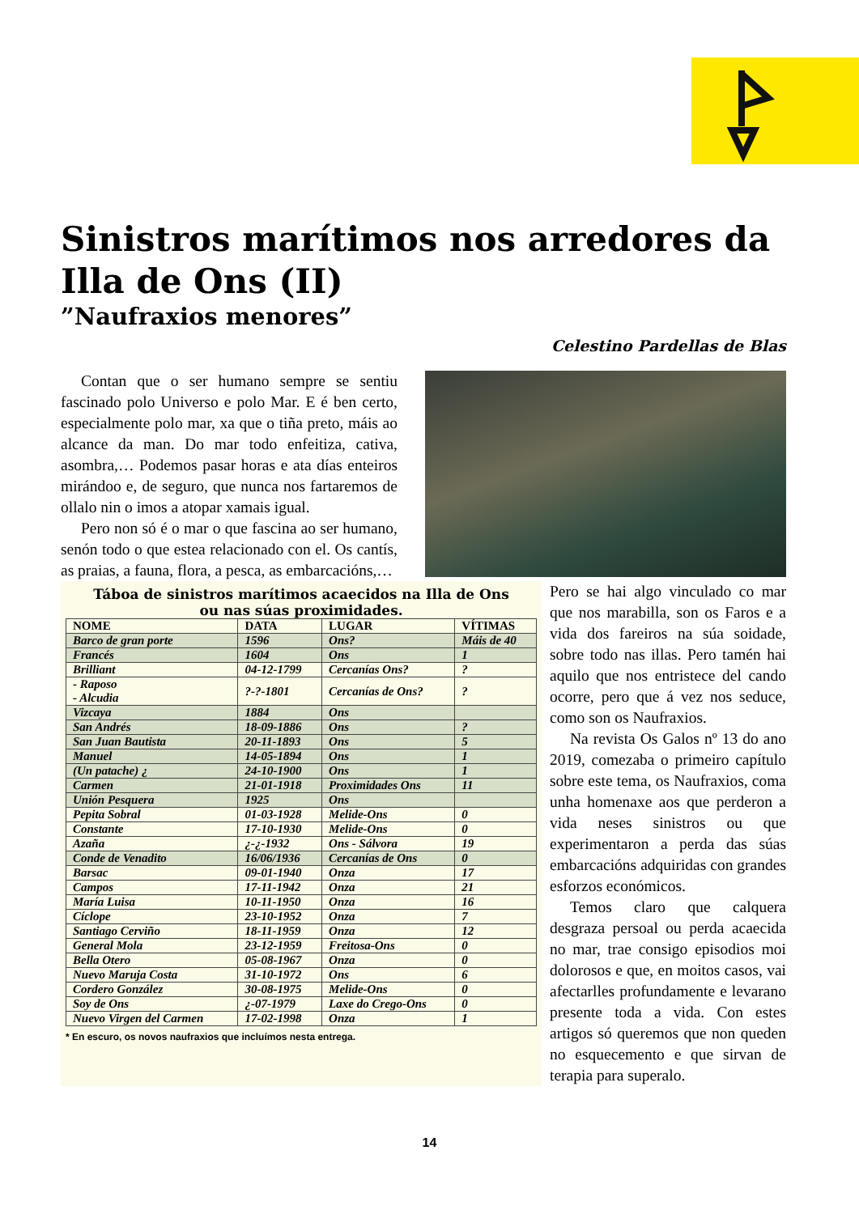Sinistros marítimos nos arredores da Illa de Ons (II)
”Naufraxios menores”
Celestino Pardellas de Blas
Contan que o ser humano sempre se sentiu fascinado polo Universo e polo Mar. E é ben certo, especialmente polo mar, xa que o tiña preto, máis ao alcance da man. Do mar todo enfeitiza, cativa, asombra,… Podemos pasar horas e ata días enteiros mirándoo e, de seguro, que nunca nos fartaremos de ollalo nin o imos a atopar xamais igual.
Pero non só é o mar o que fascina ao ser humano, senón todo o que estea relacionado con el. Os cantís, as praias, a fauna, flora, a pesca, as embarcacións,…
Táboa de sinistros marítimos acaecidos na Illa de Ons
ou nas súas proximidades.
| NOME | DATA | LUGAR | VÍTIMAS |
| --- | --- | --- | --- |
| Barco de gran porte | 1596 | Ons? | Máis de 40 |
| Francés | 1604 | Ons | 1 |
| Brilliant | 04-12-1799 | Cercanías Ons? | ? |
| - Raposo - Alcudia | ?-?-1801 | Cercanías de Ons? | ? |
| Vizcaya | 1884 | Ons | |
| San Andrés | 18-09-1886 | Ons | ? |
| San Juan Bautista | 20-11-1893 | Ons | 5 |
| Manuel | 14-05-1894 | Ons | 1 |
| (Un patache) ¿ | 24-10-1900 | Ons | 1 |
| Carmen | 21-01-1918 | Proximidades Ons | 11 |
| Unión Pesquera | 1925 | Ons | |
| Pepita Sobral | 01-03-1928 | Melide-Ons | 0 |
| Constante | 17-10-1930 | Melide-Ons | 0 |
| Azaña | ¿-¿-1932 | Ons - Sálvora | 19 |
| Conde de Venadito | 16/06/1936 | Cercanías de Ons | 0 |
| Barsac | 09-01-1940 | Onza | 17 |
| Campos | 17-11-1942 | Onza | 21 |
| María Luisa | 10-11-1950 | Onza | 16 |
| Cíclope | 23-10-1952 | Onza | 7 |
| Santiago Cerviño | 18-11-1959 | Onza | 12 |
| General Mola | 23-12-1959 | Freitosa-Ons | 0 |
| Bella Otero | 05-08-1967 | Onza | 0 |
| Nuevo Maruja Costa | 31-10-1972 | Ons | 6 |
| Cordero González | 30-08-1975 | Melide-Ons | 0 |
| Soy de Ons | ¿-07-1979 | Laxe do Crego-Ons | 0 |
| Nuevo Virgen del Carmen | 17-02-1998 | Onza | 1 |
* En escuro, os novos naufraxios que incluímos nesta entrega.
Pero se hai algo vinculado co mar que nos marabilla, son os Faros e a vida dos fareiros na súa soidade, sobre todo nas illas. Pero tamén hai aquilo que nos entristece del cando ocorre, pero que á vez nos seduce, como son os Naufraxios.
Na revista Os Galos nº 13 do ano 2019, comezaba o primeiro capítulo sobre este tema, os Naufraxios, coma unha homenaxe aos que perderon a vida neses sinistros ou que experimentaron a perda das súas embarcacións adquiridas con grandes esforzos económicos.
Temos claro que calquera desgraza persoal ou perda acaecida no mar, trae consigo episodios moi dolorosos e que, en moitos casos, vai afectarlles profundamente e levarano presente toda a vida. Con estes artigos só queremos que non queden no esquecemento e que sirvan de terapia para superalo.
14